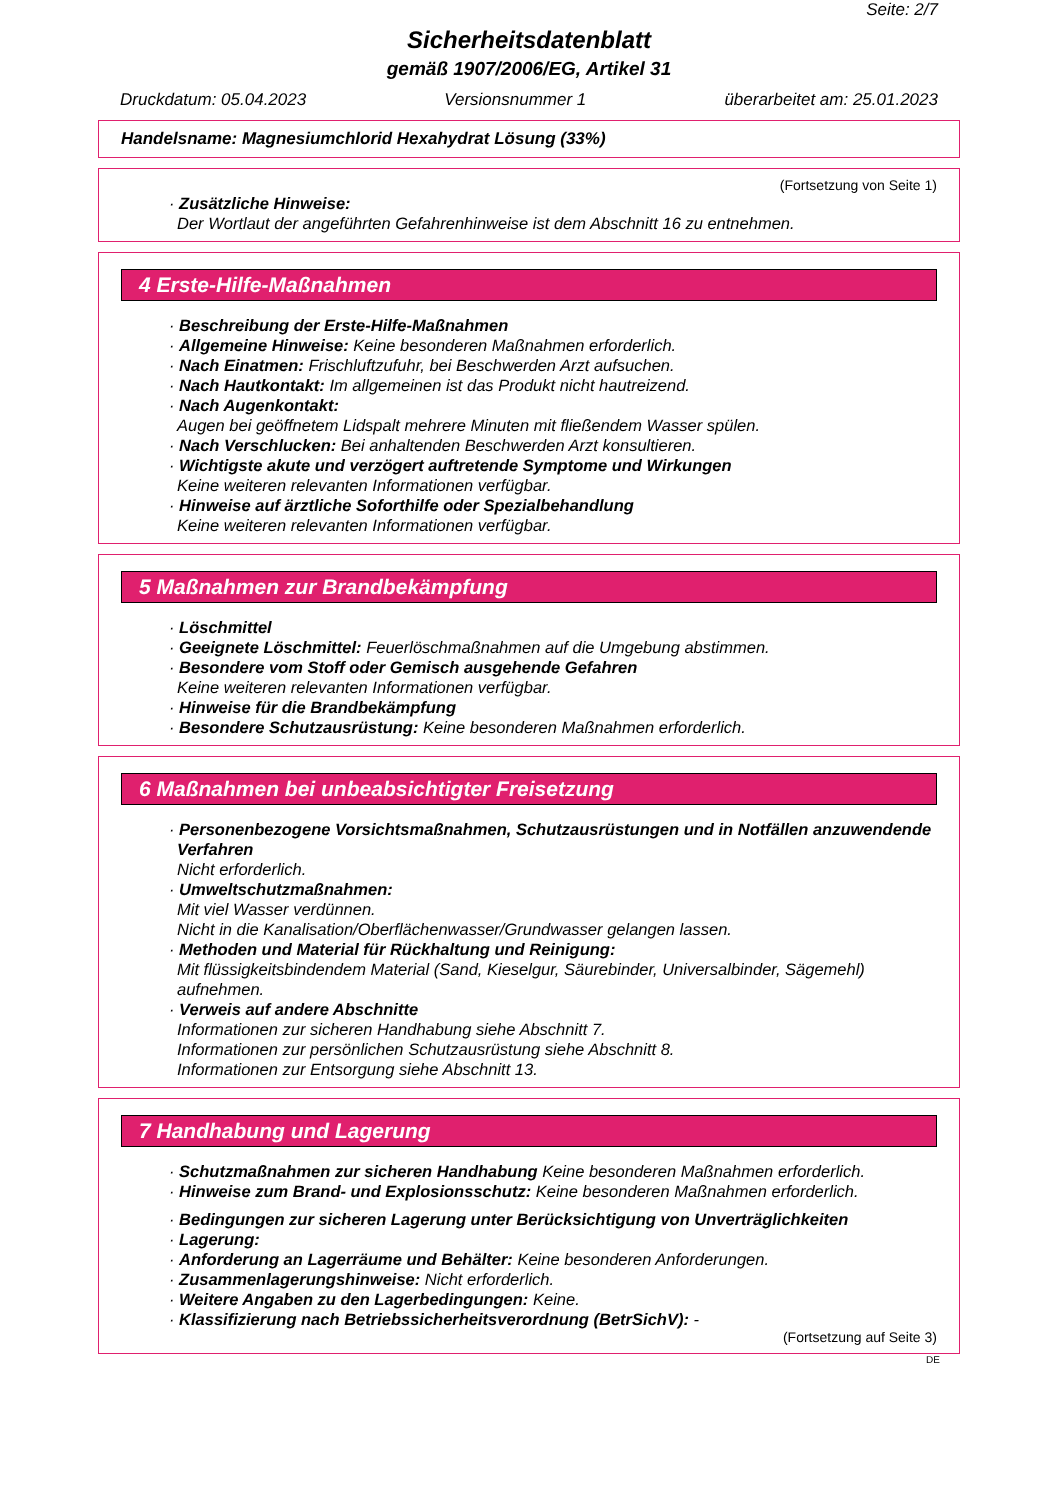Seite: 2/7
Sicherheitsdatenblatt
gemäß 1907/2006/EG, Artikel 31
Druckdatum: 05.04.2023 Versionsnummer 1 überarbeitet am: 25.01.2023
Handelsname: Magnesiumchlorid Hexahydrat Lösung (33%)
(Fortsetzung von Seite 1)
· Zusätzliche Hinweise:
Der Wortlaut der angeführten Gefahrenhinweise ist dem Abschnitt 16 zu entnehmen.
4 Erste-Hilfe-Maßnahmen
· Beschreibung der Erste-Hilfe-Maßnahmen
· Allgemeine Hinweise: Keine besonderen Maßnahmen erforderlich.
· Nach Einatmen: Frischluftzufuhr, bei Beschwerden Arzt aufsuchen.
· Nach Hautkontakt: Im allgemeinen ist das Produkt nicht hautreizend.
· Nach Augenkontakt:
Augen bei geöffnetem Lidspalt mehrere Minuten mit fließendem Wasser spülen.
· Nach Verschlucken: Bei anhaltenden Beschwerden Arzt konsultieren.
· Wichtigste akute und verzögert auftretende Symptome und Wirkungen
Keine weiteren relevanten Informationen verfügbar.
· Hinweise auf ärztliche Soforthilfe oder Spezialbehandlung
Keine weiteren relevanten Informationen verfügbar.
5 Maßnahmen zur Brandbekämpfung
· Löschmittel
· Geeignete Löschmittel: Feuerlöschmaßnahmen auf die Umgebung abstimmen.
· Besondere vom Stoff oder Gemisch ausgehende Gefahren
Keine weiteren relevanten Informationen verfügbar.
· Hinweise für die Brandbekämpfung
· Besondere Schutzausrüstung: Keine besonderen Maßnahmen erforderlich.
6 Maßnahmen bei unbeabsichtigter Freisetzung
· Personenbezogene Vorsichtsmaßnahmen, Schutzausrüstungen und in Notfällen anzuwendende Verfahren
Nicht erforderlich.
· Umweltschutzmaßnahmen:
Mit viel Wasser verdünnen.
Nicht in die Kanalisation/Oberflächenwasser/Grundwasser gelangen lassen.
· Methoden und Material für Rückhaltung und Reinigung:
Mit flüssigkeitsbindendem Material (Sand, Kieselgur, Säurebinder, Universalbinder, Sägemehl) aufnehmen.
· Verweis auf andere Abschnitte
Informationen zur sicheren Handhabung siehe Abschnitt 7.
Informationen zur persönlichen Schutzausrüstung siehe Abschnitt 8.
Informationen zur Entsorgung siehe Abschnitt 13.
7 Handhabung und Lagerung
· Schutzmaßnahmen zur sicheren Handhabung Keine besonderen Maßnahmen erforderlich.
· Hinweise zum Brand- und Explosionsschutz: Keine besonderen Maßnahmen erforderlich.
· Bedingungen zur sicheren Lagerung unter Berücksichtigung von Unverträglichkeiten
· Lagerung:
· Anforderung an Lagerräume und Behälter: Keine besonderen Anforderungen.
· Zusammenlagerungshinweise: Nicht erforderlich.
· Weitere Angaben zu den Lagerbedingungen: Keine.
· Klassifizierung nach Betriebssicherheitsverordnung (BetrSichV): -
(Fortsetzung auf Seite 3)
DE